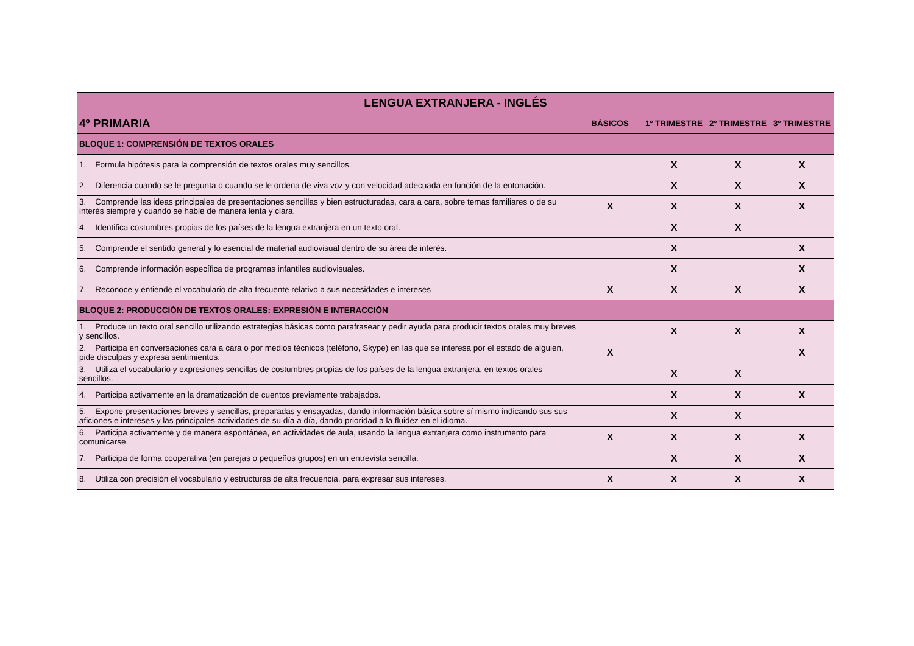| LENGUA EXTRANJERA - INGLÉS | | | | |
| --- | --- | --- | --- | --- |
| 4º PRIMARIA | BÁSICOS | 1º TRIMESTRE | 2º TRIMESTRE | 3º TRIMESTRE |
| BLOQUE 1: COMPRENSIÓN DE TEXTOS ORALES | | | | |
| 1. Formula hipótesis para la comprensión de textos orales muy sencillos. | | X | X | X |
| 2. Diferencia cuando se le pregunta o cuando se le ordena de viva voz y con velocidad adecuada en función de la entonación. | | X | X | X |
| 3. Comprende las ideas principales de presentaciones sencillas y bien estructuradas, cara a cara, sobre temas familiares o de su interés siempre y cuando se hable de manera lenta y clara. | X | X | X | X |
| 4. Identifica costumbres propias de los países de la lengua extranjera en un texto oral. | | X | X | |
| 5. Comprende el sentido general y lo esencial de material audiovisual dentro de su área de interés. | | X | | X |
| 6. Comprende información específica de programas infantiles audiovisuales. | | X | | X |
| 7. Reconoce y entiende el vocabulario de alta frecuente relativo a sus necesidades e intereses | X | X | X | X |
| BLOQUE 2: PRODUCCIÓN DE TEXTOS ORALES: EXPRESIÓN E INTERACCIÓN | | | | |
| 1. Produce un texto oral sencillo utilizando estrategias básicas como parafrasear y pedir ayuda para producir textos orales muy breves y sencillos. | | X | X | X |
| 2. Participa en conversaciones cara a cara o por medios técnicos (teléfono, Skype) en las que se interesa por el estado de alguien, pide disculpas y expresa sentimientos. | X | | | X |
| 3. Utiliza el vocabulario y expresiones sencillas de costumbres propias de los países de la lengua extranjera, en textos orales sencillos. | | X | X | |
| 4. Participa activamente en la dramatización de cuentos previamente trabajados. | | X | X | X |
| 5. Expone presentaciones breves y sencillas, preparadas y ensayadas, dando información básica sobre sí mismo indicando sus sus aficiones e intereses y las principales actividades de su día a día, dando prioridad a la fluidez en el idioma. | | X | X | |
| 6. Participa activamente y de manera espontánea, en actividades de aula, usando la lengua extranjera como instrumento para comunicarse. | X | X | X | X |
| 7. Participa de forma cooperativa (en parejas o pequeños grupos) en un entrevista sencilla. | | X | X | X |
| 8. Utiliza con precisión el vocabulario y estructuras de alta frecuencia, para expresar sus intereses. | X | X | X | X |